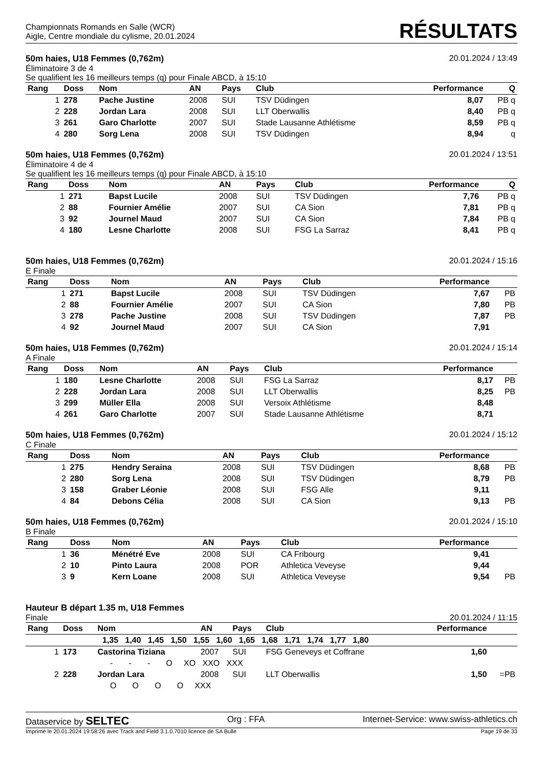Championnats Romands en Salle (WCR)
Aigle, Centre mondiale du cylisme, 20.01.2024
RÉSULTATS
50m haies, U18 Femmes (0,762m) 20.01.2024 / 13:49
Éliminatoire 3 de 4
Se qualifient les 16 meilleurs temps (q) pour Finale ABCD, à 15:10
| Rang | Doss | Nom | AN | Pays | Club | Performance | Q |
| --- | --- | --- | --- | --- | --- | --- | --- |
| 1 | 278 | Pache Justine | 2008 | SUI | TSV Düdingen | 8,07 | PB q |
| 2 | 228 | Jordan Lara | 2008 | SUI | LLT Oberwallis | 8,40 | PB q |
| 3 | 261 | Garo Charlotte | 2007 | SUI | Stade Lausanne Athlétisme | 8,59 | PB q |
| 4 | 280 | Sorg Lena | 2008 | SUI | TSV Düdingen | 8,94 | q |
50m haies, U18 Femmes (0,762m) 20.01.2024 / 13:51
Éliminatoire 4 de 4
Se qualifient les 16 meilleurs temps (q) pour Finale ABCD, à 15:10
| Rang | Doss | Nom | AN | Pays | Club | Performance | Q |
| --- | --- | --- | --- | --- | --- | --- | --- |
| 1 | 271 | Bapst Lucile | 2008 | SUI | TSV Düdingen | 7,76 | PB q |
| 2 | 88 | Fournier Amélie | 2007 | SUI | CA Sion | 7,81 | PB q |
| 3 | 92 | Journel Maud | 2007 | SUI | CA Sion | 7,84 | PB q |
| 4 | 180 | Lesne Charlotte | 2008 | SUI | FSG La Sarraz | 8,41 | PB q |
50m haies, U18 Femmes (0,762m) 20.01.2024 / 15:16
E Finale
| Rang | Doss | Nom | AN | Pays | Club | Performance | |
| --- | --- | --- | --- | --- | --- | --- | --- |
| 1 | 271 | Bapst Lucile | 2008 | SUI | TSV Düdingen | 7,67 | PB |
| 2 | 88 | Fournier Amélie | 2007 | SUI | CA Sion | 7,80 | PB |
| 3 | 278 | Pache Justine | 2008 | SUI | TSV Düdingen | 7,87 | PB |
| 4 | 92 | Journel Maud | 2007 | SUI | CA Sion | 7,91 | |
50m haies, U18 Femmes (0,762m) 20.01.2024 / 15:14
A Finale
| Rang | Doss | Nom | AN | Pays | Club | Performance | |
| --- | --- | --- | --- | --- | --- | --- | --- |
| 1 | 180 | Lesne Charlotte | 2008 | SUI | FSG La Sarraz | 8,17 | PB |
| 2 | 228 | Jordan Lara | 2008 | SUI | LLT Oberwallis | 8,25 | PB |
| 3 | 299 | Müller Ella | 2008 | SUI | Versoix Athlétisme | 8,48 | |
| 4 | 261 | Garo Charlotte | 2007 | SUI | Stade Lausanne Athlétisme | 8,71 | |
50m haies, U18 Femmes (0,762m) 20.01.2024 / 15:12
C Finale
| Rang | Doss | Nom | AN | Pays | Club | Performance | |
| --- | --- | --- | --- | --- | --- | --- | --- |
| 1 | 275 | Hendry Seraina | 2008 | SUI | TSV Düdingen | 8,68 | PB |
| 2 | 280 | Sorg Lena | 2008 | SUI | TSV Düdingen | 8,79 | PB |
| 3 | 158 | Graber Léonie | 2008 | SUI | FSG Alle | 9,11 | |
| 4 | 84 | Debons Célia | 2008 | SUI | CA Sion | 9,13 | PB |
50m haies, U18 Femmes (0,762m) 20.01.2024 / 15:10
B Finale
| Rang | Doss | Nom | AN | Pays | Club | Performance | |
| --- | --- | --- | --- | --- | --- | --- | --- |
| 1 | 36 | Ménétré Eve | 2008 | SUI | CA Fribourg | 9,41 | |
| 2 | 10 | Pinto Laura | 2008 | POR | Athletica Veveyse | 9,44 | |
| 3 | 9 | Kern Loane | 2008 | SUI | Athletica Veveyse | 9,54 | PB |
Hauteur B départ 1.35 m, U18 Femmes
Finale 20.01.2024 / 11:15
| Rang | Doss | Nom | AN | Pays | Club | Performance | |
| --- | --- | --- | --- | --- | --- | --- | --- |
| 1,35 1,40 1,45 1,50 1,55 1,60 1,65 1,68 1,71 1,74 1,77 1,80 | | | | | | | |
| 1 | 173 | Castorina Tiziana | 2007 | SUI | FSG Geneveys et Coffrane | 1,60 | |
| - - - O XO XXO XXX | | | | | | | |
| 2 | 228 | Jordan Lara | 2008 | SUI | LLT Oberwallis | 1,50 | =PB |
| O O O O XXX | | | | | | | |
Dataservice by SELTEC Org : FFA Internet-Service: www.swiss-athletics.ch
Imprimé le 20.01.2024 19:58:26 avec Track and Field 3.1.0.7010 licence de SA Bulle Page 19 de 33